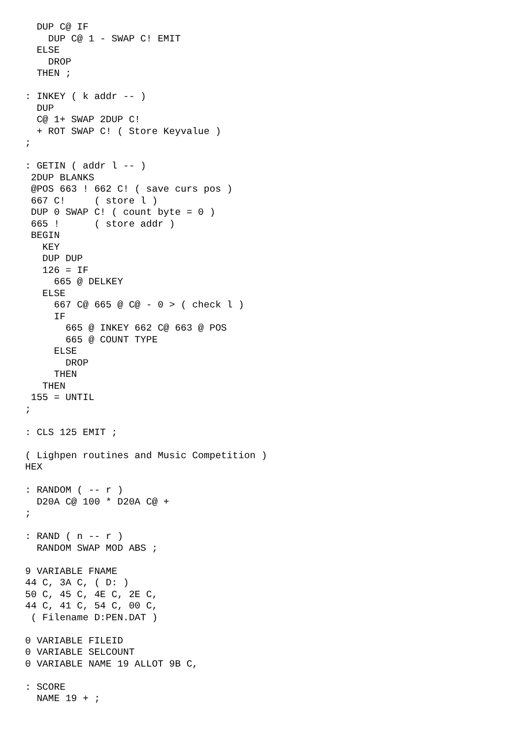DUP C@ IF
    DUP C@ 1 - SWAP C! EMIT
  ELSE
    DROP
  THEN ;

: INKEY ( k addr -- )
  DUP
  C@ 1+ SWAP 2DUP C!
  + ROT SWAP C! ( Store Keyvalue )
;

: GETIN ( addr l -- )
 2DUP BLANKS
 @POS 663 ! 662 C! ( save curs pos )
 667 C!     ( store l )
 DUP 0 SWAP C! ( count byte = 0 )
 665 !      ( store addr )
 BEGIN
   KEY
   DUP DUP
   126 = IF
     665 @ DELKEY
   ELSE
     667 C@ 665 @ C@ - 0 > ( check l )
     IF
       665 @ INKEY 662 C@ 663 @ POS
       665 @ COUNT TYPE
     ELSE
       DROP
     THEN
   THEN
 155 = UNTIL
;

: CLS 125 EMIT ;

( Lighpen routines and Music Competition )
HEX

: RANDOM ( -- r )
  D20A C@ 100 * D20A C@ +
;

: RAND ( n -- r )
  RANDOM SWAP MOD ABS ;

9 VARIABLE FNAME
44 C, 3A C, ( D: )
50 C, 45 C, 4E C, 2E C,
44 C, 41 C, 54 C, 00 C,
 ( Filename D:PEN.DAT )

0 VARIABLE FILEID
0 VARIABLE SELCOUNT
0 VARIABLE NAME 19 ALLOT 9B C,

: SCORE
  NAME 19 + ;